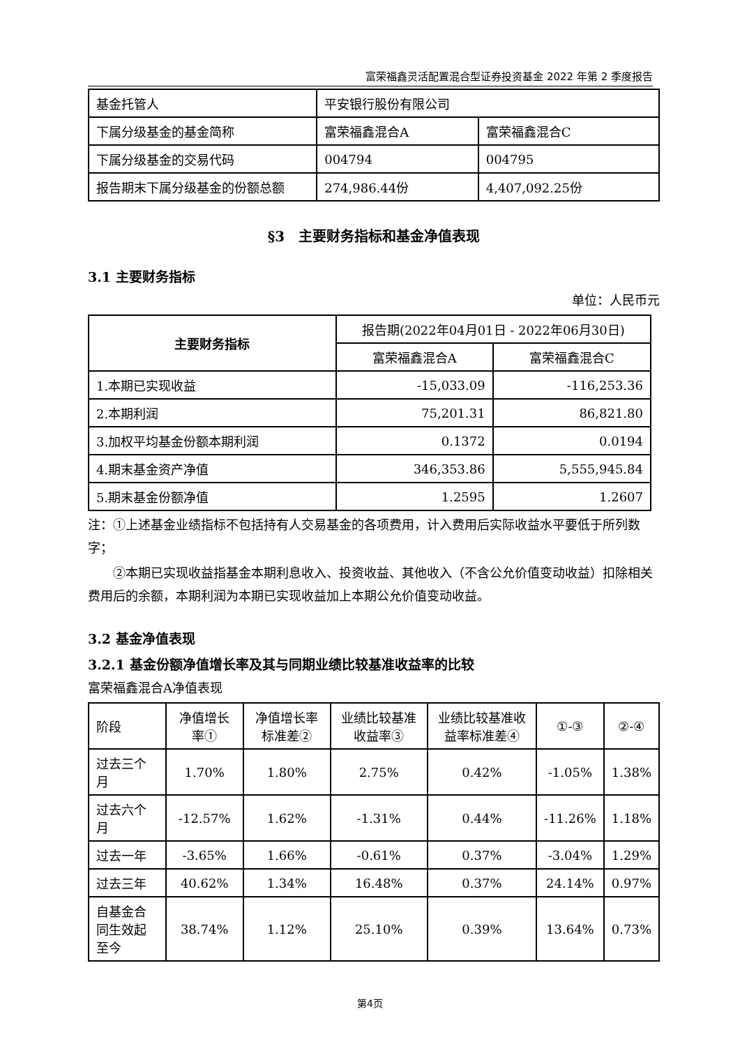富荣福鑫灵活配置混合型证券投资基金 2022 年第 2 季度报告
| 基金托管人 | 平安银行股份有限公司 | |
| 下属分级基金的基金简称 | 富荣福鑫混合A | 富荣福鑫混合C |
| 下属分级基金的交易代码 | 004794 | 004795 |
| 报告期末下属分级基金的份额总额 | 274,986.44份 | 4,407,092.25份 |
§3　主要财务指标和基金净值表现
3.1 主要财务指标
单位：人民币元
| 主要财务指标 | 报告期(2022年04月01日 - 2022年06月30日) | |
| | 富荣福鑫混合A | 富荣福鑫混合C |
| 1.本期已实现收益 | -15,033.09 | -116,253.36 |
| 2.本期利润 | 75,201.31 | 86,821.80 |
| 3.加权平均基金份额本期利润 | 0.1372 | 0.0194 |
| 4.期末基金资产净值 | 346,353.86 | 5,555,945.84 |
| 5.期末基金份额净值 | 1.2595 | 1.2607 |
注：①上述基金业绩指标不包括持有人交易基金的各项费用，计入费用后实际收益水平要低于所列数字；
②本期已实现收益指基金本期利息收入、投资收益、其他收入（不含公允价值变动收益）扣除相关费用后的余额，本期利润为本期已实现收益加上本期公允价值变动收益。
3.2 基金净值表现
3.2.1 基金份额净值增长率及其与同期业绩比较基准收益率的比较
富荣福鑫混合A净值表现
| 阶段 | 净值增长率① | 净值增长率标准差② | 业绩比较基准收益率③ | 业绩比较基准收益率标准差④ | ①-③ | ②-④ |
| 过去三个月 | 1.70% | 1.80% | 2.75% | 0.42% | -1.05% | 1.38% |
| 过去六个月 | -12.57% | 1.62% | -1.31% | 0.44% | -11.26% | 1.18% |
| 过去一年 | -3.65% | 1.66% | -0.61% | 0.37% | -3.04% | 1.29% |
| 过去三年 | 40.62% | 1.34% | 16.48% | 0.37% | 24.14% | 0.97% |
| 自基金合同生效起至今 | 38.74% | 1.12% | 25.10% | 0.39% | 13.64% | 0.73% |
第4页